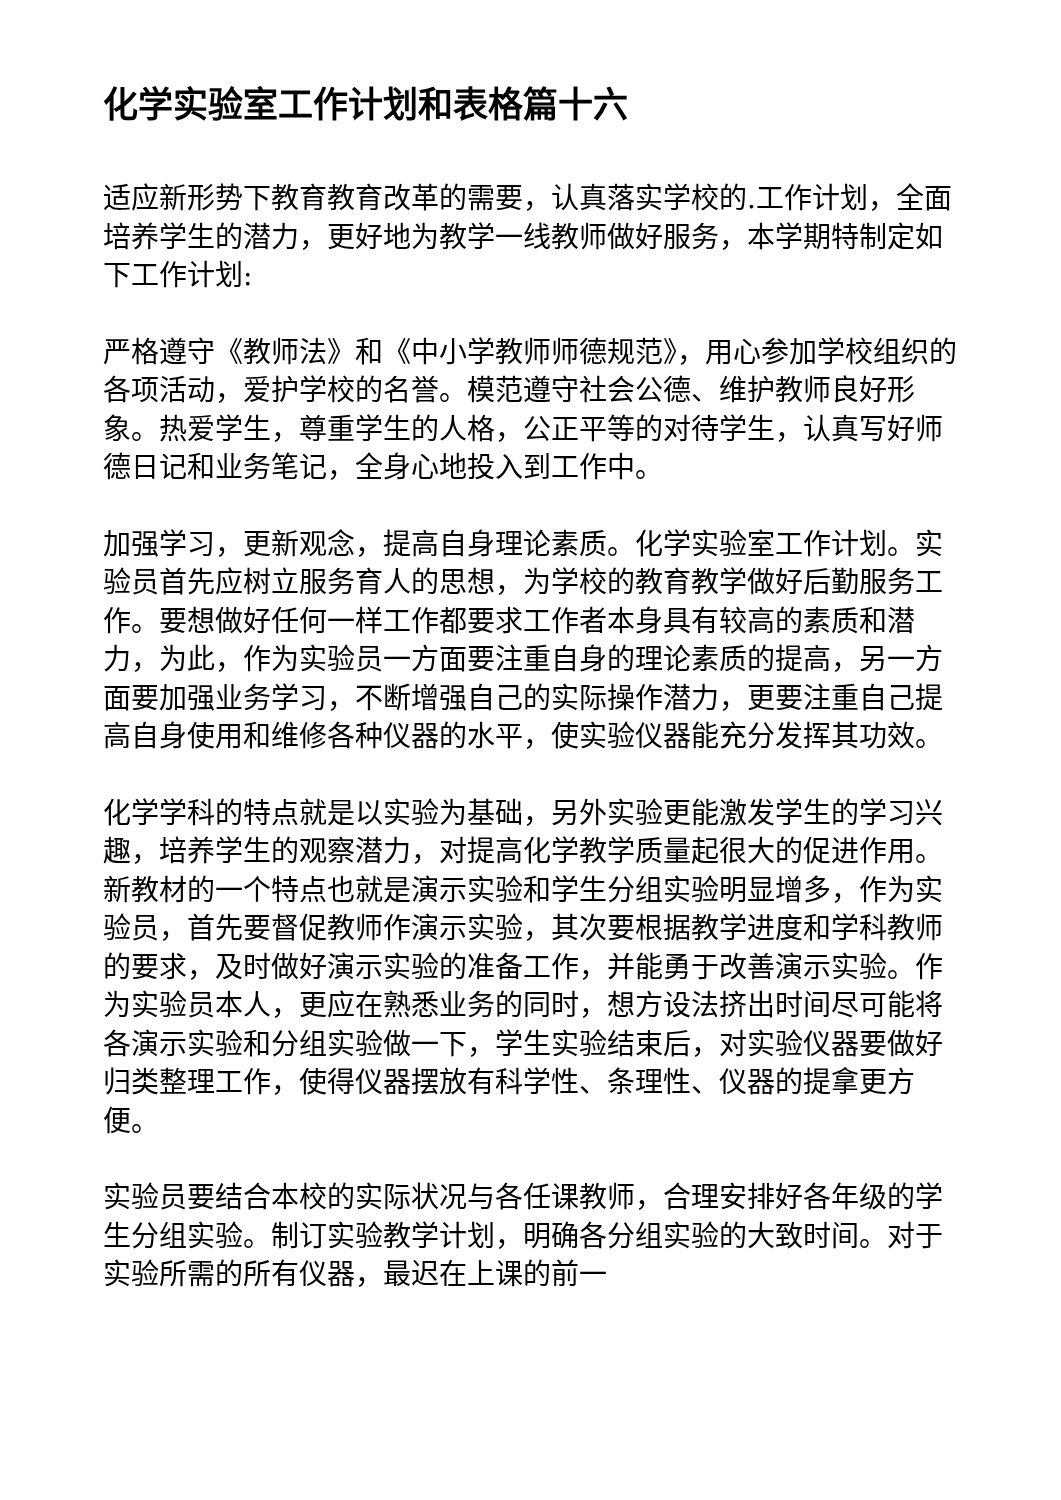化学实验室工作计划和表格篇十六
适应新形势下教育教育改革的需要，认真落实学校的.工作计划，全面培养学生的潜力，更好地为教学一线教师做好服务，本学期特制定如下工作计划:
严格遵守《教师法》和《中小学教师师德规范》，用心参加学校组织的各项活动，爱护学校的名誉。模范遵守社会公德、维护教师良好形象。热爱学生，尊重学生的人格，公正平等的对待学生，认真写好师德日记和业务笔记，全身心地投入到工作中。
加强学习，更新观念，提高自身理论素质。化学实验室工作计划。实验员首先应树立服务育人的思想，为学校的教育教学做好后勤服务工作。要想做好任何一样工作都要求工作者本身具有较高的素质和潜力，为此，作为实验员一方面要注重自身的理论素质的提高，另一方面要加强业务学习，不断增强自己的实际操作潜力，更要注重自己提高自身使用和维修各种仪器的水平，使实验仪器能充分发挥其功效。
化学学科的特点就是以实验为基础，另外实验更能激发学生的学习兴趣，培养学生的观察潜力，对提高化学教学质量起很大的促进作用。新教材的一个特点也就是演示实验和学生分组实验明显增多，作为实验员，首先要督促教师作演示实验，其次要根据教学进度和学科教师的要求，及时做好演示实验的准备工作，并能勇于改善演示实验。作为实验员本人，更应在熟悉业务的同时，想方设法挤出时间尽可能将各演示实验和分组实验做一下，学生实验结束后，对实验仪器要做好归类整理工作，使得仪器摆放有科学性、条理性、仪器的提拿更方便。
实验员要结合本校的实际状况与各任课教师，合理安排好各年级的学生分组实验。制订实验教学计划，明确各分组实验的大致时间。对于实验所需的所有仪器，最迟在上课的前一